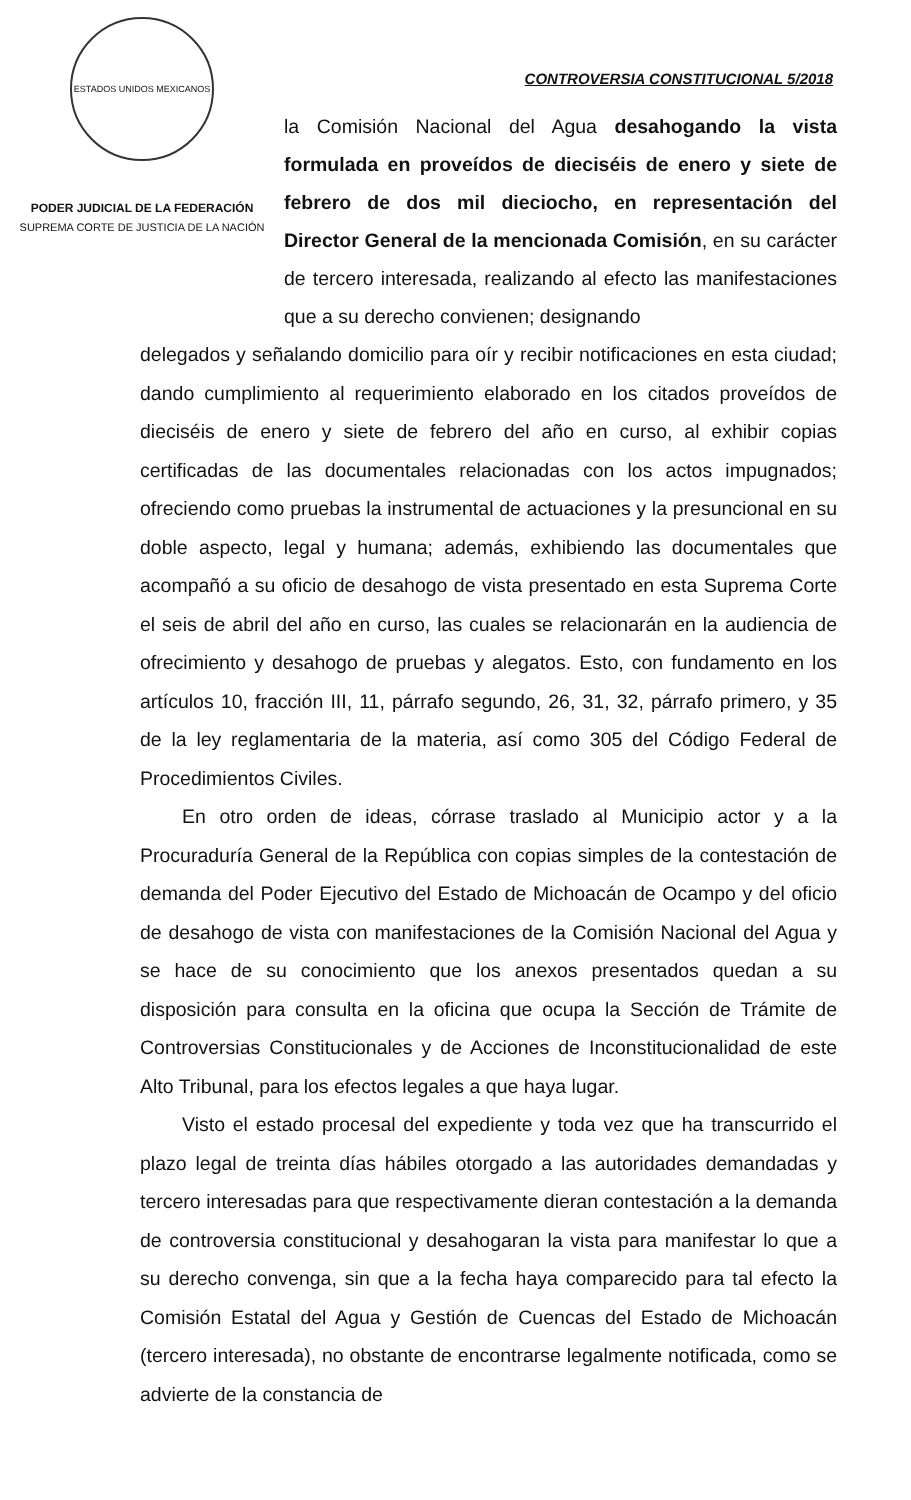CONTROVERSIA CONSTITUCIONAL 5/2018
ESTADOS UNIDOS MEXICANOS
PODER JUDICIAL DE LA FEDERACIÓN
SUPREMA CORTE DE JUSTICIA DE LA NACIÓN
la Comisión Nacional del Agua desahogando la vista formulada en proveídos de dieciséis de enero y siete de febrero de dos mil dieciocho, en representación del Director General de la mencionada Comisión, en su carácter de tercero interesada, realizando al efecto las manifestaciones que a su derecho convienen; designando
delegados y señalando domicilio para oír y recibir notificaciones en esta ciudad; dando cumplimiento al requerimiento elaborado en los citados proveídos de dieciséis de enero y siete de febrero del año en curso, al exhibir copias certificadas de las documentales relacionadas con los actos impugnados; ofreciendo como pruebas la instrumental de actuaciones y la presuncional en su doble aspecto, legal y humana; además, exhibiendo las documentales que acompañó a su oficio de desahogo de vista presentado en esta Suprema Corte el seis de abril del año en curso, las cuales se relacionarán en la audiencia de ofrecimiento y desahogo de pruebas y alegatos. Esto, con fundamento en los artículos 10, fracción III, 11, párrafo segundo, 26, 31, 32, párrafo primero, y 35 de la ley reglamentaria de la materia, así como 305 del Código Federal de Procedimientos Civiles.
En otro orden de ideas, córrase traslado al Municipio actor y a la Procuraduría General de la República con copias simples de la contestación de demanda del Poder Ejecutivo del Estado de Michoacán de Ocampo y del oficio de desahogo de vista con manifestaciones de la Comisión Nacional del Agua y se hace de su conocimiento que los anexos presentados quedan a su disposición para consulta en la oficina que ocupa la Sección de Trámite de Controversias Constitucionales y de Acciones de Inconstitucionalidad de este Alto Tribunal, para los efectos legales a que haya lugar.
Visto el estado procesal del expediente y toda vez que ha transcurrido el plazo legal de treinta días hábiles otorgado a las autoridades demandadas y tercero interesadas para que respectivamente dieran contestación a la demanda de controversia constitucional y desahogaran la vista para manifestar lo que a su derecho convenga, sin que a la fecha haya comparecido para tal efecto la Comisión Estatal del Agua y Gestión de Cuencas del Estado de Michoacán (tercero interesada), no obstante de encontrarse legalmente notificada, como se advierte de la constancia de